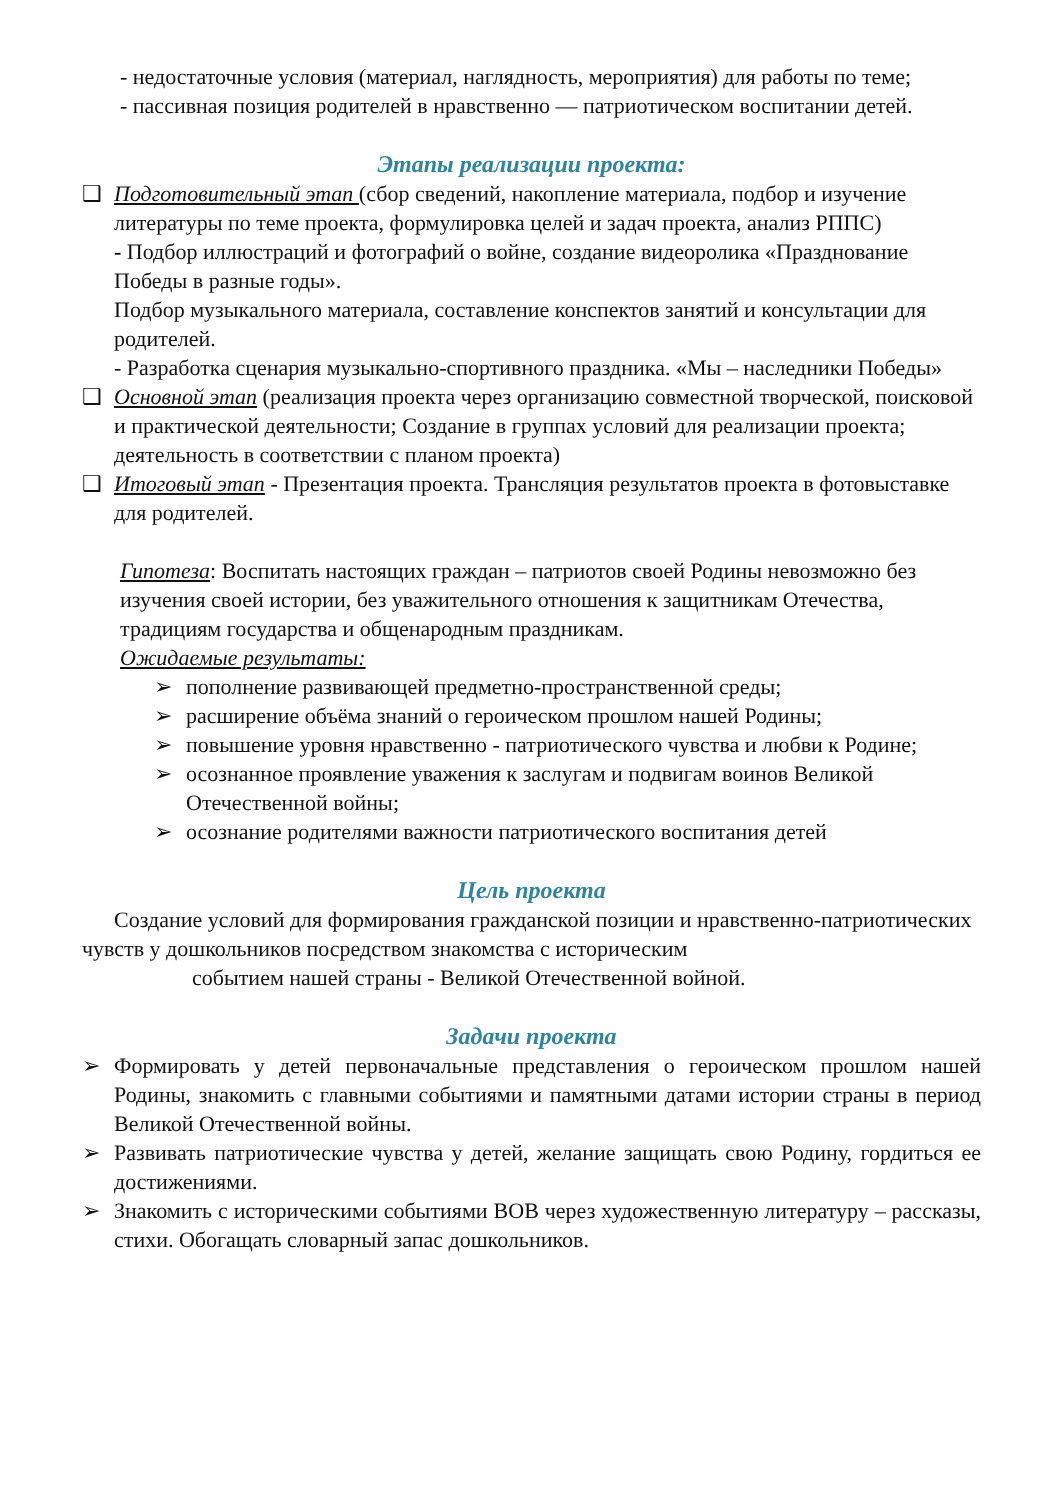- недостаточные условия (материал, наглядность, мероприятия) для работы по теме;
- пассивная позиция родителей в нравственно — патриотическом воспитании детей.
Этапы реализации проекта:
❑ Подготовительный этап (сбор сведений, накопление материала, подбор и изучение литературы по теме проекта, формулировка целей и задач проекта, анализ РППС)
- Подбор иллюстраций и фотографий о войне, создание видеоролика «Празднование Победы в разные годы».
Подбор музыкального материала, составление конспектов занятий и консультации для родителей.
- Разработка сценария музыкально-спортивного праздника. «Мы – наследники Победы»
❑ Основной этап (реализация проекта через организацию совместной творческой, поисковой и практической деятельности; Создание в группах условий для реализации проекта; деятельность в соответствии с планом проекта)
❑ Итоговый этап - Презентация проекта. Трансляция результатов проекта в фотовыставке для родителей.
Гипотеза: Воспитать настоящих граждан – патриотов своей Родины невозможно без изучения своей истории, без уважительного отношения к защитникам Отечества, традициям государства и общенародным праздникам.
Ожидаемые результаты:
➢ пополнение развивающей предметно-пространственной среды;
➢ расширение объёма знаний о героическом прошлом нашей Родины;
➢ повышение уровня нравственно - патриотического чувства и любви к Родине;
➢ осознанное проявление уважения к заслугам и подвигам воинов Великой Отечественной войны;
➢ осознание родителями важности патриотического воспитания детей
Цель проекта
Создание условий для формирования гражданской позиции и нравственно-патриотических чувств у дошкольников посредством знакомства с историческим
событием нашей страны - Великой Отечественной войной.
Задачи проекта
➢ Формировать у детей первоначальные представления о героическом прошлом нашей Родины, знакомить с главными событиями и памятными датами истории страны в период Великой Отечественной войны.
➢ Развивать патриотические чувства у детей, желание защищать свою Родину, гордиться ее достижениями.
➢ Знакомить с историческими событиями ВОВ через художественную литературу – рассказы, стихи. Обогащать словарный запас дошкольников.